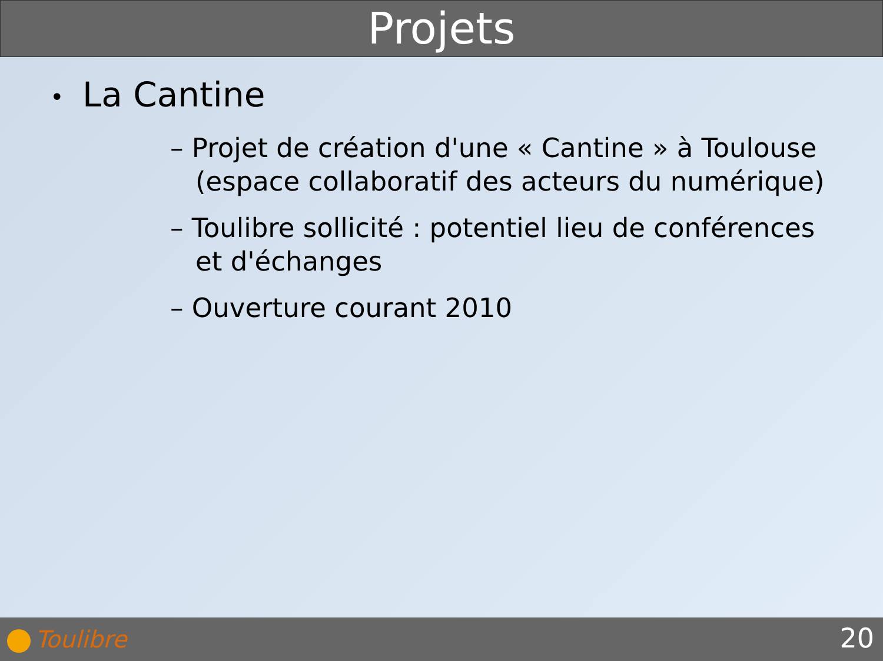Projets
• La Cantine
– Projet de création d'une « Cantine » à Toulouse (espace collaboratif des acteurs du numérique)
– Toulibre sollicité : potentiel lieu de conférences et d'échanges
– Ouverture courant 2010
Toulibre 20